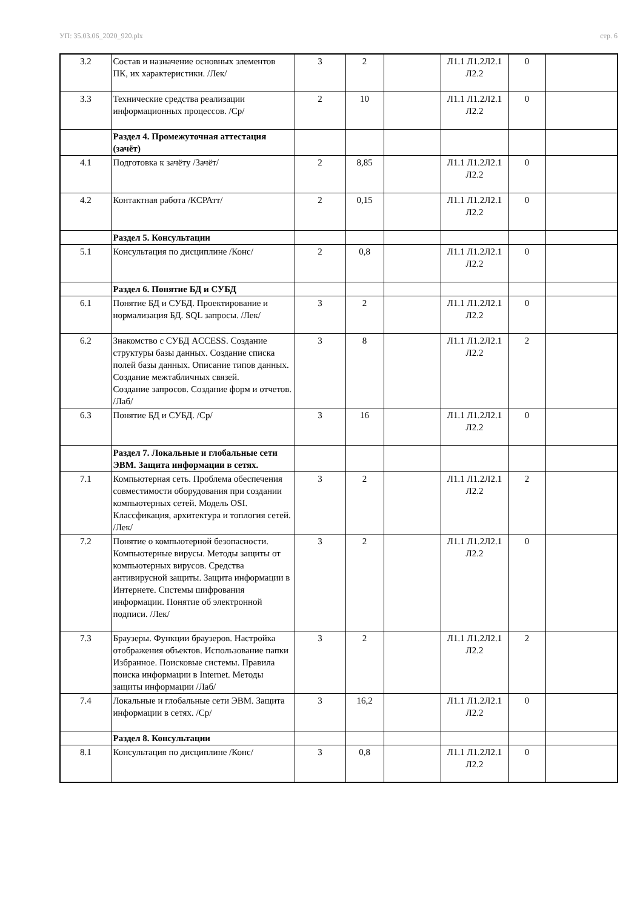УП: 35.03.06_2020_920.plx стр. 6
| 3.2 | Состав и назначение основных элементов ПК, их характеристики. /Лек/ | 3 | 2 | | Л1.1 Л1.2Л2.1 Л2.2 | 0 | |
| 3.3 | Технические средства реализации информационных процессов. /Ср/ | 2 | 10 | | Л1.1 Л1.2Л2.1 Л2.2 | 0 | |
| | Раздел 4. Промежуточная аттестация (зачёт) | | | | | | |
| 4.1 | Подготовка к зачёту /Зачёт/ | 2 | 8,85 | | Л1.1 Л1.2Л2.1 Л2.2 | 0 | |
| 4.2 | Контактная работа /КСРАтт/ | 2 | 0,15 | | Л1.1 Л1.2Л2.1 Л2.2 | 0 | |
| | Раздел 5. Консультации | | | | | | |
| 5.1 | Консультация по дисциплине /Конс/ | 2 | 0,8 | | Л1.1 Л1.2Л2.1 Л2.2 | 0 | |
| | Раздел 6. Понятие БД и СУБД | | | | | | |
| 6.1 | Понятие БД и СУБД. Проектирование и нормализация БД. SQL запросы. /Лек/ | 3 | 2 | | Л1.1 Л1.2Л2.1 Л2.2 | 0 | |
| 6.2 | Знакомство с СУБД ACCESS. Создание структуры базы данных. Создание списка полей базы данных. Описание типов данных. Создание межтабличных связей. Создание запросов. Создание форм и отчетов. /Лаб/ | 3 | 8 | | Л1.1 Л1.2Л2.1 Л2.2 | 2 | |
| 6.3 | Понятие БД и СУБД. /Ср/ | 3 | 16 | | Л1.1 Л1.2Л2.1 Л2.2 | 0 | |
| | Раздел 7. Локальные и глобальные сети ЭВМ. Защита информации в сетях. | | | | | | |
| 7.1 | Компьютерная сеть. Проблема обеспечения совместимости оборудования при создании компьютерных сетей. Модель OSI. Классфикация, архитектура и топлогия сетей. /Лек/ | 3 | 2 | | Л1.1 Л1.2Л2.1 Л2.2 | 2 | |
| 7.2 | Понятие о компьютерной безопасности. Компьютерные вирусы. Методы защиты от компьютерных вирусов. Средства антивирусной защиты. Защита информации в Интернете. Системы шифрования информации. Понятие об электронной подписи. /Лек/ | 3 | 2 | | Л1.1 Л1.2Л2.1 Л2.2 | 0 | |
| 7.3 | Браузеры. Функции браузеров. Настройка отображения объектов. Использование папки Избранное. Поисковые системы. Правила поиска информации в Internet. Методы защиты информации /Лаб/ | 3 | 2 | | Л1.1 Л1.2Л2.1 Л2.2 | 2 | |
| 7.4 | Локальные и глобальные сети ЭВМ. Защита информации в сетях. /Ср/ | 3 | 16,2 | | Л1.1 Л1.2Л2.1 Л2.2 | 0 | |
| | Раздел 8. Консультации | | | | | | |
| 8.1 | Консультация по дисциплине /Конс/ | 3 | 0,8 | | Л1.1 Л1.2Л2.1 Л2.2 | 0 | |